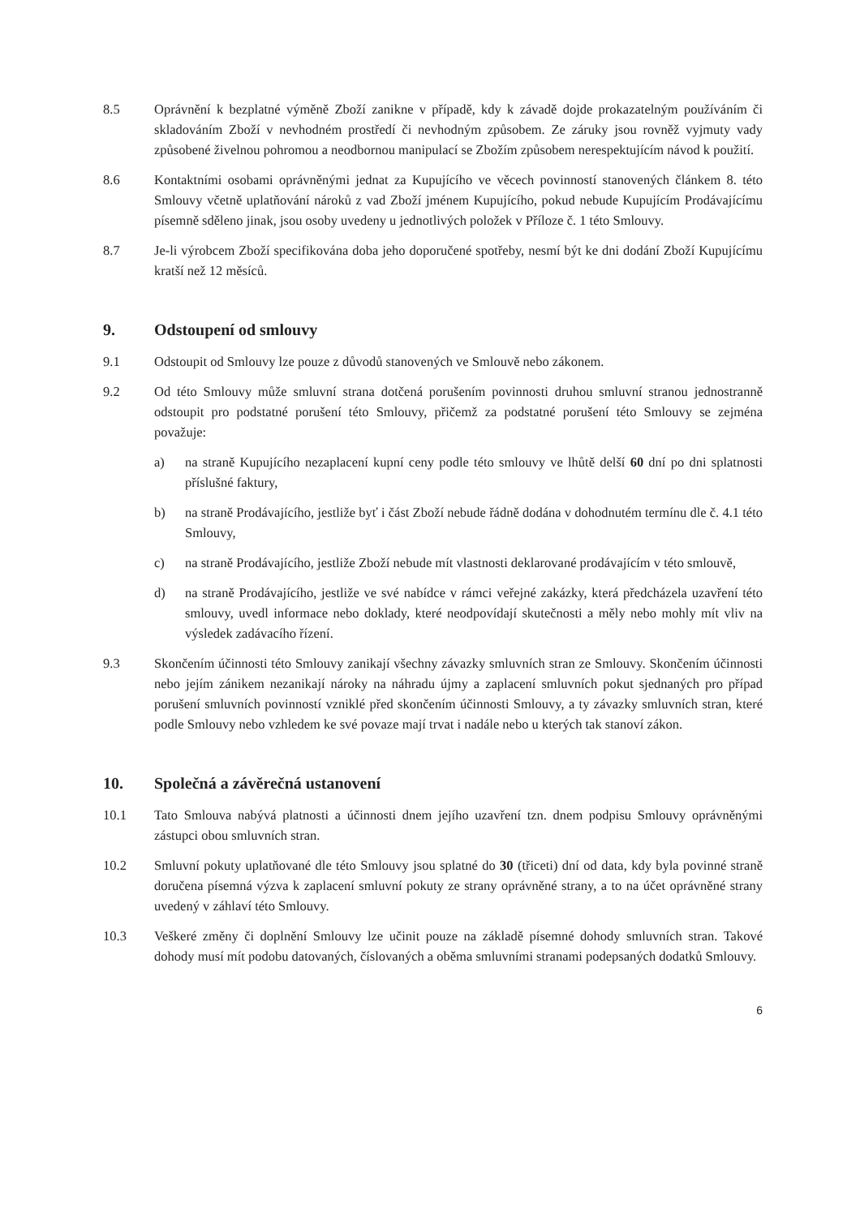8.5 Oprávnění k bezplatné výměně Zboží zanikne v případě, kdy k závadě dojde prokazatelným používáním či skladováním Zboží v nevhodném prostředí či nevhodným způsobem. Ze záruky jsou rovněž vyjmuty vady způsobené živelnou pohromou a neodbornou manipulací se Zbožím způsobem nerespektujícím návod k použití.
8.6 Kontaktními osobami oprávněnými jednat za Kupujícího ve věcech povinností stanovených článkem 8. této Smlouvy včetně uplatňování nároků z vad Zboží jménem Kupujícího, pokud nebude Kupujícím Prodávajícímu písemně sděleno jinak, jsou osoby uvedeny u jednotlivých položek v Příloze č. 1 této Smlouvy.
8.7 Je-li výrobcem Zboží specifikována doba jeho doporučené spotřeby, nesmí být ke dni dodání Zboží Kupujícímu kratší než 12 měsíců.
9. Odstoupení od smlouvy
9.1 Odstoupit od Smlouvy lze pouze z důvodů stanovených ve Smlouvě nebo zákonem.
9.2 Od této Smlouvy může smluvní strana dotčená porušením povinnosti druhou smluvní stranou jednostranně odstoupit pro podstatné porušení této Smlouvy, přičemž za podstatné porušení této Smlouvy se zejména považuje:
a) na straně Kupujícího nezaplacení kupní ceny podle této smlouvy ve lhůtě delší 60 dní po dni splatnosti příslušné faktury,
b) na straně Prodávajícího, jestliže byť i část Zboží nebude řádně dodána v dohodnutém termínu dle č. 4.1 této Smlouvy,
c) na straně Prodávajícího, jestliže Zboží nebude mít vlastnosti deklarované prodávajícím v této smlouvě,
d) na straně Prodávajícího, jestliže ve své nabídce v rámci veřejné zakázky, která předcházela uzavření této smlouvy, uvedl informace nebo doklady, které neodpovídají skutečnosti a měly nebo mohly mít vliv na výsledek zadávacího řízení.
9.3 Skončením účinnosti této Smlouvy zanikají všechny závazky smluvních stran ze Smlouvy. Skončením účinnosti nebo jejím zánikem nezanikají nároky na náhradu újmy a zaplacení smluvních pokut sjednaných pro případ porušení smluvních povinností vzniklé před skončením účinnosti Smlouvy, a ty závazky smluvních stran, které podle Smlouvy nebo vzhledem ke své povaze mají trvat i nadále nebo u kterých tak stanoví zákon.
10. Společná a závěrečná ustanovení
10.1 Tato Smlouva nabývá platnosti a účinnosti dnem jejího uzavření tzn. dnem podpisu Smlouvy oprávněnými zástupci obou smluvních stran.
10.2 Smluvní pokuty uplatňované dle této Smlouvy jsou splatné do 30 (třiceti) dní od data, kdy byla povinné straně doručena písemná výzva k zaplacení smluvní pokuty ze strany oprávněné strany, a to na účet oprávněné strany uvedený v záhlaví této Smlouvy.
10.3 Veškeré změny či doplnění Smlouvy lze učinit pouze na základě písemné dohody smluvních stran. Takové dohody musí mít podobu datovaných, číslovaných a oběma smluvními stranami podepsaných dodatků Smlouvy.
6